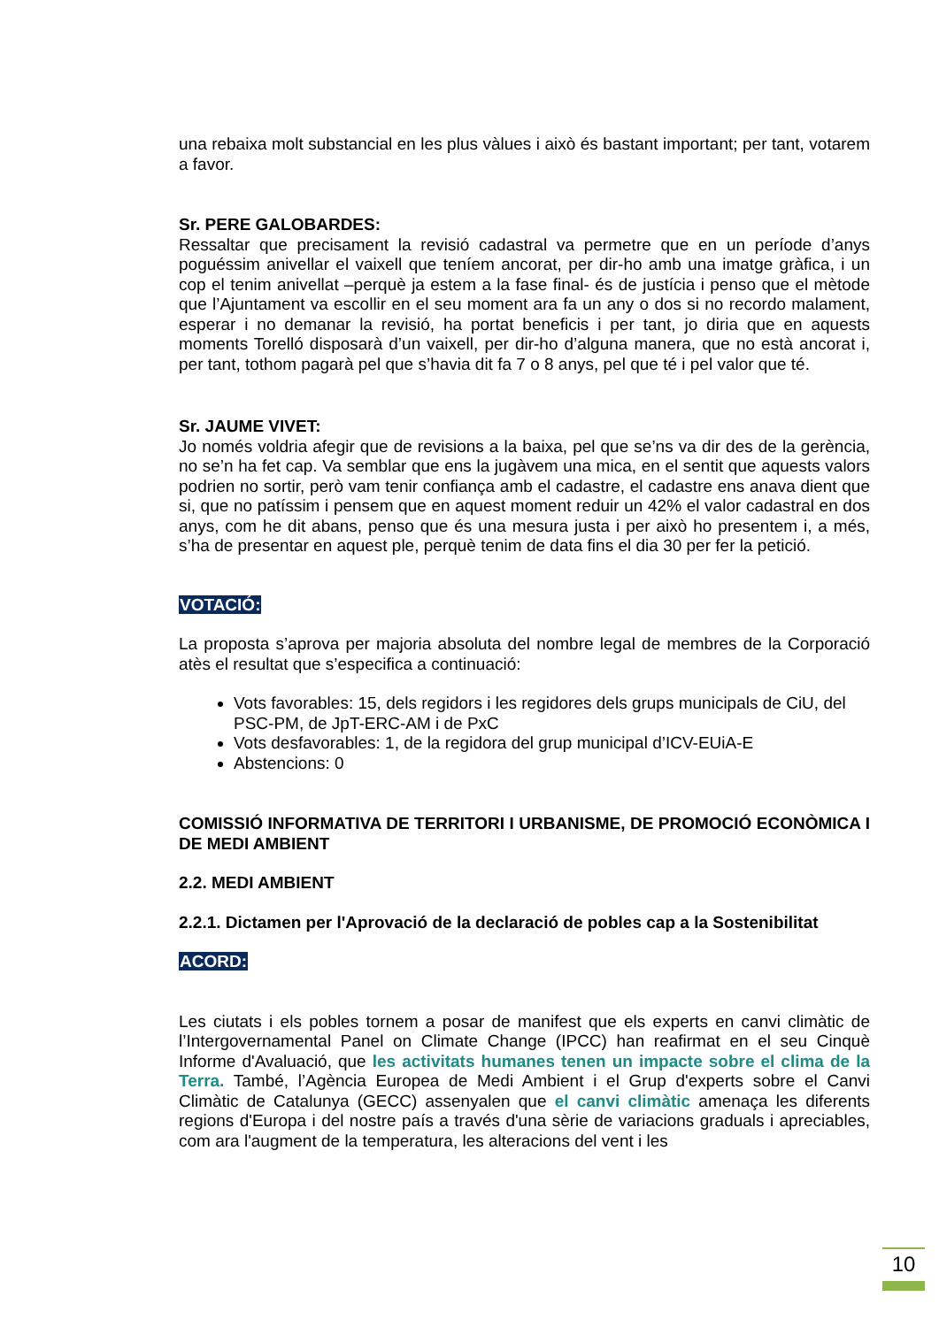una rebaixa molt substancial en les plus vàlues i això és bastant important; per tant, votarem a favor.
Sr. PERE GALOBARDES:
Ressaltar que precisament la revisió cadastral va permetre que en un període d’anys poguéssim anivellar el vaixell que teníem ancorat, per dir-ho amb una imatge gràfica, i un cop el tenim anivellat –perquè ja estem a la fase final- és de justícia i penso que el mètode que l’Ajuntament va escollir en el seu moment ara fa un any o dos si no recordo malament, esperar i no demanar la revisió, ha portat beneficis i per tant, jo diria que en aquests moments Torelló disposarà d’un vaixell, per dir-ho d’alguna manera, que no està ancorat i, per tant, tothom pagarà pel que s’havia dit fa 7 o 8 anys, pel que té i pel valor que té.
Sr. JAUME VIVET:
Jo només voldria afegir que de revisions a la baixa, pel que se’ns va dir des de la gerència, no se’n ha fet cap. Va semblar que ens la jugàvem una mica, en el sentit que aquests valors podrien no sortir, però vam tenir confiança amb el cadastre, el cadastre ens anava dient que si, que no patíssim i pensem que en aquest moment reduir un 42% el valor cadastral en dos anys, com he dit abans, penso que és una mesura justa i per això ho presentem i, a més, s’ha de presentar en aquest ple, perquè tenim de data fins el dia 30 per fer la petició.
VOTACIÓ:
La proposta s’aprova per majoria absoluta del nombre legal de membres de la Corporació atès el resultat que s’especifica a continuació:
Vots favorables: 15, dels regidors i les regidores dels grups municipals de CiU, del PSC-PM, de JpT-ERC-AM i de PxC
Vots desfavorables: 1, de la regidora del grup municipal d’ICV-EUiA-E
Abstencions: 0
COMISSIÓ INFORMATIVA DE TERRITORI I URBANISME, DE PROMOCIÓ ECONÒMICA I DE MEDI AMBIENT
2.2. MEDI AMBIENT
2.2.1. Dictamen per l'Aprovació de la declaració de pobles cap a la Sostenibilitat
ACORD:
Les ciutats i els pobles tornem a posar de manifest que els experts en canvi climàtic de l’Intergovernamental Panel on Climate Change (IPCC) han reafirmat en el seu Cinquè Informe d'Avaluació, que les activitats humanes tenen un impacte sobre el clima de la Terra. També, l’Agència Europea de Medi Ambient i el Grup d'experts sobre el Canvi Climàtic de Catalunya (GECC) assenyalen que el canvi climàtic amenaça les diferents regions d'Europa i del nostre país a través d'una sèrie de variacions graduals i apreciables, com ara l'augment de la temperatura, les alteracions del vent i les
10